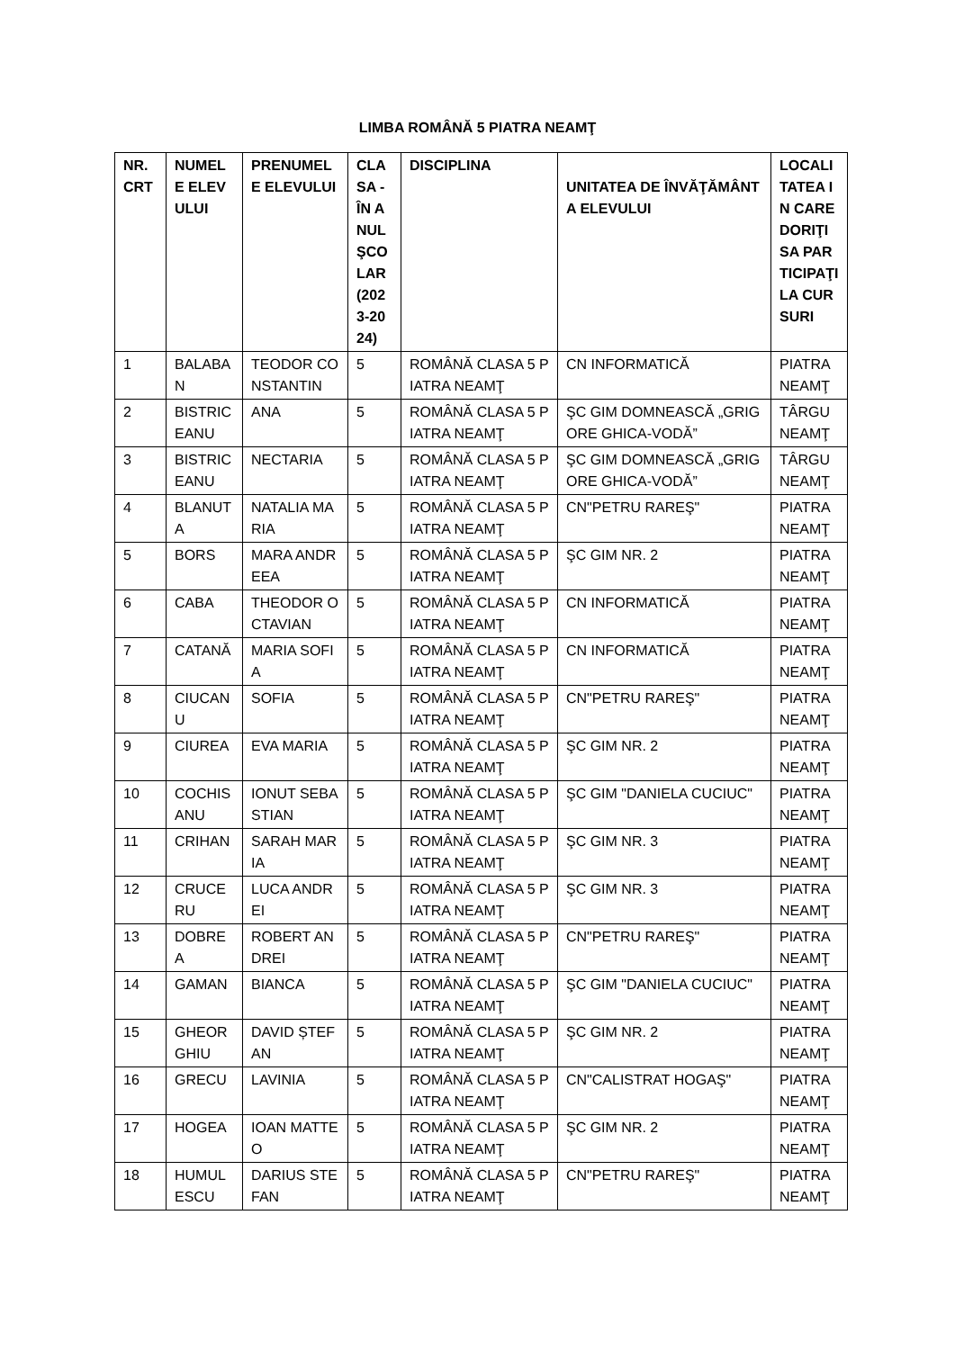LIMBA ROMÂNĂ 5 PIATRA NEAMŢ
| NR. CRT | NUMELE ELEVULUI | PRENUMELE ELEVULUI | CLASA - ÎN ANUL ŞCOLAR (2023-2024) | DISCIPLINA | UNITATEA DE ÎNVĂŢĂMÂNT A ELEVULUI | LOCALITATEA IN CARE DORIŢI SA PARTICIPAŢI LA CURSURI |
| --- | --- | --- | --- | --- | --- | --- |
| 1 | BALABAN | TEODOR CONSTANTIN | 5 | ROMÂNĂ CLASA 5 PIATRA NEAMŢ | CN INFORMATICĂ | PIATRA NEAMŢ |
| 2 | BISTRICEANU | ANA | 5 | ROMÂNĂ CLASA 5 PIATRA NEAMŢ | ŞC GIM DOMNEASCĂ „GRIGORE GHICA-VODĂ” | TÂRGU NEAMŢ |
| 3 | BISTRICEANU | NECTARIA | 5 | ROMÂNĂ CLASA 5 PIATRA NEAMŢ | ŞC GIM DOMNEASCĂ „GRIGORE GHICA-VODĂ” | TÂRGU NEAMŢ |
| 4 | BLANUTA | NATALIA MARIA | 5 | ROMÂNĂ CLASA 5 PIATRA NEAMŢ | CN"PETRU RAREŞ" | PIATRA NEAMŢ |
| 5 | BORS | MARA ANDREEA | 5 | ROMÂNĂ CLASA 5 PIATRA NEAMŢ | ŞC GIM NR. 2 | PIATRA NEAMŢ |
| 6 | CABA | THEODOR OCTAVIAN | 5 | ROMÂNĂ CLASA 5 PIATRA NEAMŢ | CN INFORMATICĂ | PIATRA NEAMŢ |
| 7 | CATANĂ | MARIA SOFIA | 5 | ROMÂNĂ CLASA 5 PIATRA NEAMŢ | CN INFORMATICĂ | PIATRA NEAMŢ |
| 8 | CIUCANU | SOFIA | 5 | ROMÂNĂ CLASA 5 PIATRA NEAMŢ | CN"PETRU RAREŞ" | PIATRA NEAMŢ |
| 9 | CIUREA | EVA MARIA | 5 | ROMÂNĂ CLASA 5 PIATRA NEAMŢ | ŞC GIM NR. 2 | PIATRA NEAMŢ |
| 10 | COCHISANU | IONUT SEBASTIAN | 5 | ROMÂNĂ CLASA 5 PIATRA NEAMŢ | ŞC GIM "DANIELA CUCIUC" | PIATRA NEAMŢ |
| 11 | CRIHAN | SARAH MARIA | 5 | ROMÂNĂ CLASA 5 PIATRA NEAMŢ | ŞC GIM NR. 3 | PIATRA NEAMŢ |
| 12 | CRUCERU | LUCA ANDREI | 5 | ROMÂNĂ CLASA 5 PIATRA NEAMŢ | ŞC GIM NR. 3 | PIATRA NEAMŢ |
| 13 | DOBREA | ROBERT ANDREI | 5 | ROMÂNĂ CLASA 5 PIATRA NEAMŢ | CN"PETRU RAREŞ" | PIATRA NEAMŢ |
| 14 | GAMAN | BIANCA | 5 | ROMÂNĂ CLASA 5 PIATRA NEAMŢ | ŞC GIM "DANIELA CUCIUC" | PIATRA NEAMŢ |
| 15 | GHEORGHIU | DAVID ȘTEFAN | 5 | ROMÂNĂ CLASA 5 PIATRA NEAMŢ | ŞC GIM NR. 2 | PIATRA NEAMŢ |
| 16 | GRECU | LAVINIA | 5 | ROMÂNĂ CLASA 5 PIATRA NEAMŢ | CN"CALISTRAT HOGAŞ" | PIATRA NEAMŢ |
| 17 | HOGEA | IOAN MATTEO | 5 | ROMÂNĂ CLASA 5 PIATRA NEAMŢ | ŞC GIM NR. 2 | PIATRA NEAMŢ |
| 18 | HUMULESCU | DARIUS STEFAN | 5 | ROMÂNĂ CLASA 5 PIATRA NEAMŢ | CN"PETRU RAREŞ" | PIATRA NEAMŢ |